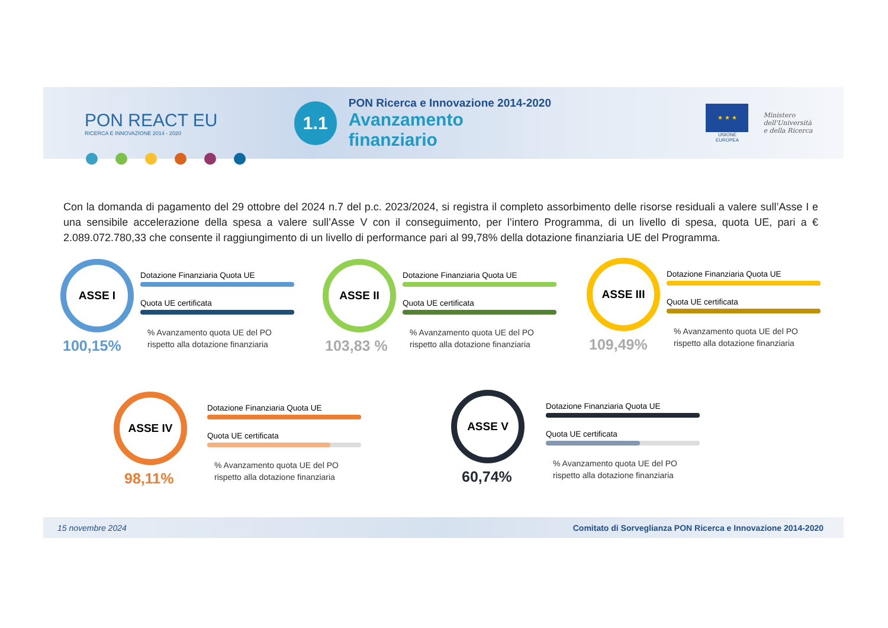PON REACT EU
RICERCA E INNOVAZIONE 2014 - 2020
1.1
PON Ricerca e Innovazione 2014-2020
Avanzamento finanziario
★ ★ ★
UNIONE EUROPEA
Ministero dell'Università
e della Ricerca
Con la domanda di pagamento del 29 ottobre del 2024 n.7 del p.c. 2023/2024, si registra il completo assorbimento delle risorse residuali a valere sull’Asse I e una sensibile accelerazione della spesa a valere sull’Asse V con il conseguimento, per l’intero Programma, di un livello di spesa, quota UE, pari a € 2.089.072.780,33 che consente il raggiungimento di un livello di performance pari al 99,78% della dotazione finanziaria UE del Programma.
ASSE I
100,15%
Dotazione Finanziaria Quota UE
Quota UE certificata
% Avanzamento quota UE del PO
rispetto alla dotazione finanziaria
ASSE II
103,83 %
Dotazione Finanziaria Quota UE
Quota UE certificata
% Avanzamento quota UE del PO
rispetto alla dotazione finanziaria
ASSE III
109,49%
Dotazione Finanziaria Quota UE
Quota UE certificata
% Avanzamento quota UE del PO
rispetto alla dotazione finanziaria
ASSE IV
98,11%
Dotazione Finanziaria Quota UE
Quota UE certificata
% Avanzamento quota UE del PO
rispetto alla dotazione finanziaria
ASSE V
60,74%
Dotazione Finanziaria Quota UE
Quota UE certificata
% Avanzamento quota UE del PO
rispetto alla dotazione finanziaria
15 novembre 2024 Comitato di Sorveglianza PON Ricerca e Innovazione 2014-2020